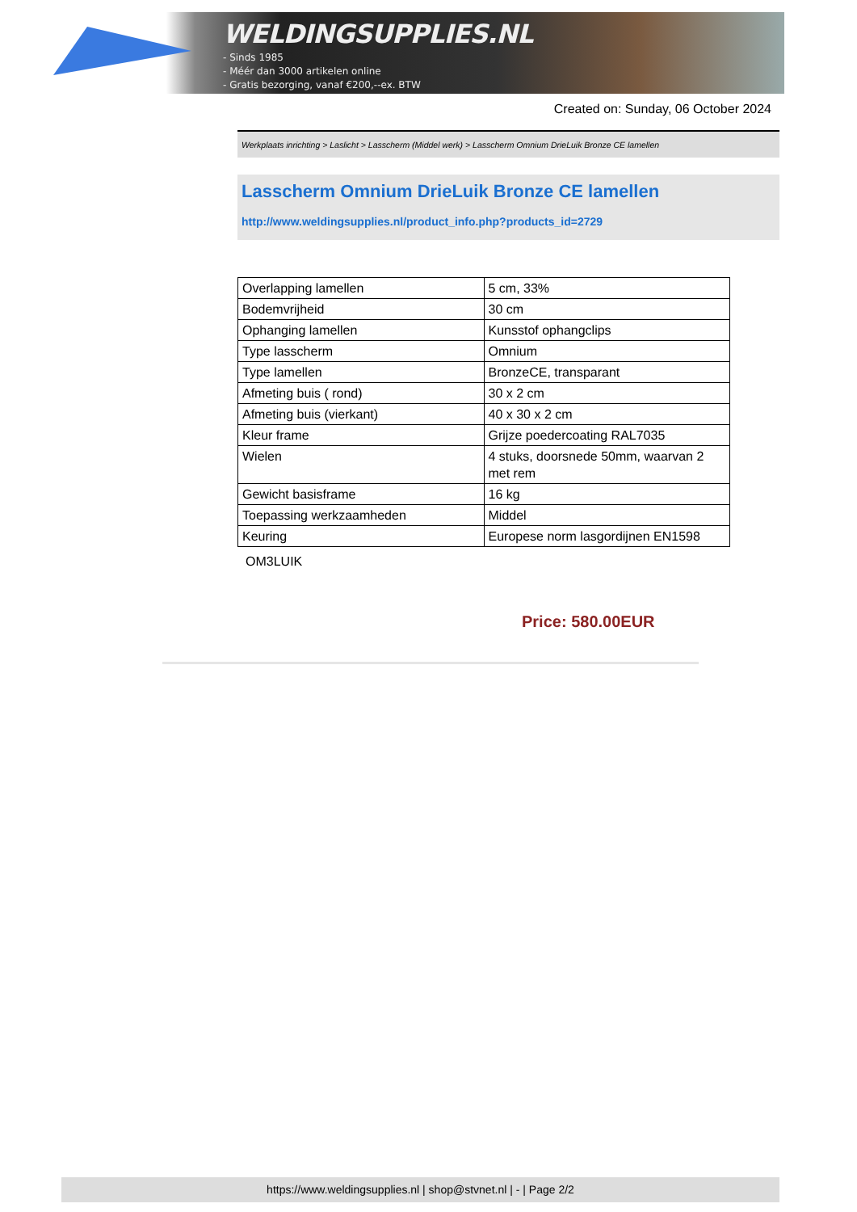WELDINGSUPPLIES.NL
- Sinds 1985
- Méér dan 3000 artikelen online
- Gratis bezorging, vanaf €200,--ex. BTW
Created on: Sunday, 06 October 2024
Werkplaats inrichting > Laslicht > Lasscherm (Middel werk) > Lasscherm Omnium DrieLuik Bronze CE lamellen
Lasscherm Omnium DrieLuik Bronze CE lamellen
http://www.weldingsupplies.nl/product_info.php?products_id=2729
| Overlapping lamellen | 5 cm, 33% |
| Bodemvrijheid | 30 cm |
| Ophanging lamellen | Kunsstof ophangclips |
| Type lasscherm | Omnium |
| Type lamellen | BronzeCE, transparant |
| Afmeting buis ( rond) | 30 x 2 cm |
| Afmeting buis (vierkant) | 40 x 30 x 2 cm |
| Kleur frame | Grijze poedercoating RAL7035 |
| Wielen | 4 stuks, doorsnede 50mm, waarvan 2 met rem |
| Gewicht basisframe | 16 kg |
| Toepassing werkzaamheden | Middel |
| Keuring | Europese norm lasgordijnen EN1598 |
OM3LUIK
Price: 580.00EUR
https://www.weldingsupplies.nl | shop@stvnet.nl | - | Page 2/2